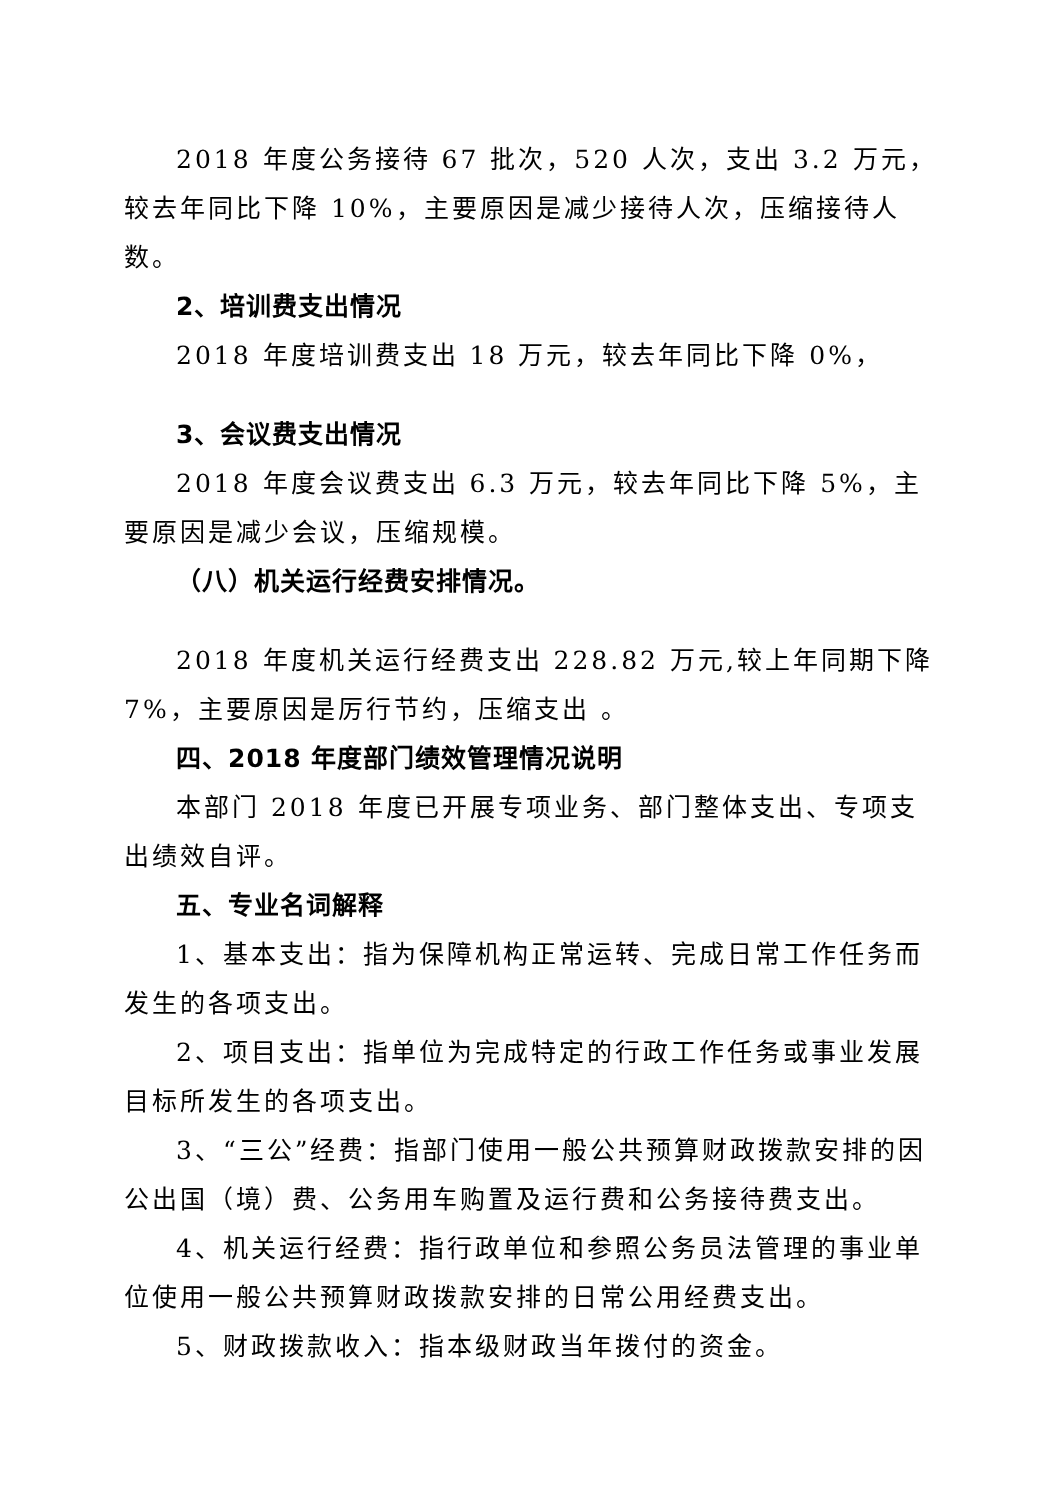2018 年度公务接待 67 批次，520 人次，支出 3.2 万元，较去年同比下降 10%，主要原因是减少接待人次，压缩接待人数。
2、培训费支出情况
2018 年度培训费支出 18 万元，较去年同比下降 0%，
3、会议费支出情况
2018 年度会议费支出 6.3 万元，较去年同比下降 5%，主要原因是减少会议，压缩规模。
（八）机关运行经费安排情况。
2018 年度机关运行经费支出 228.82 万元,较上年同期下降 7%，主要原因是厉行节约，压缩支出 。
四、2018 年度部门绩效管理情况说明
本部门 2018 年度已开展专项业务、部门整体支出、专项支出绩效自评。
五、专业名词解释
1、基本支出：指为保障机构正常运转、完成日常工作任务而发生的各项支出。
2、项目支出：指单位为完成特定的行政工作任务或事业发展目标所发生的各项支出。
3、“三公”经费：指部门使用一般公共预算财政拨款安排的因公出国（境）费、公务用车购置及运行费和公务接待费支出。
4、机关运行经费：指行政单位和参照公务员法管理的事业单位使用一般公共预算财政拨款安排的日常公用经费支出。
5、财政拨款收入：指本级财政当年拨付的资金。